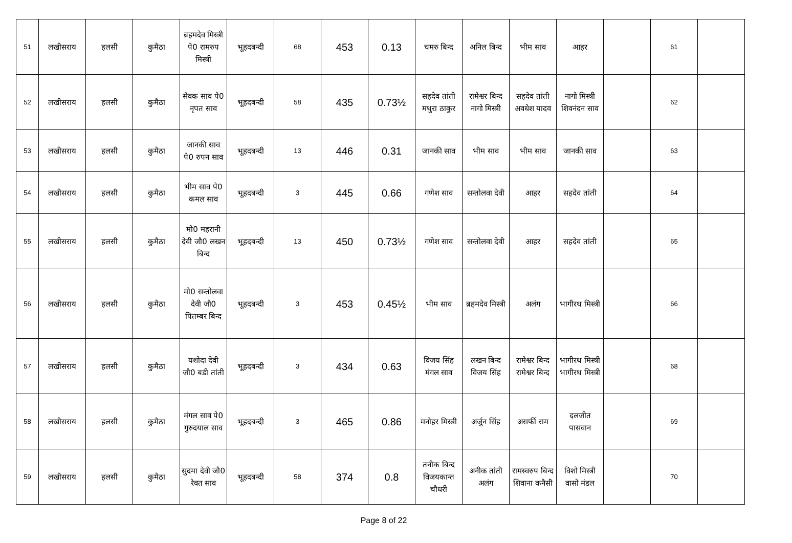| 51 | लखीसराय | हलसी | कुमैठा | ब्रहमदेव मिस्त्री पे0 रामरुप मिस्त्री | भूहदबन्दी | 68 | 453 | 0.13 | चमरु बिन्द | अनिल बिन्द | भीम साव | आहर | | 61 | |
| 52 | लखीसराय | हलसी | कुमैठा | सेवक साव पे0 नृपत साव | भूहदबन्दी | 58 | 435 | 0.73½ | सहदेव तांती मथुरा ठाकुर | रामेश्वर बिन्द नागो मिस्त्री | सहदेव तांती अवधेश यादव | नागो मिस्त्री शिवनंदन साव | | 62 | |
| 53 | लखीसराय | हलसी | कुमैठा | जानकी साव पे0 रुपन साव | भूहदबन्दी | 13 | 446 | 0.31 | जानकी साव | भीम साव | भीम साव | जानकी साव | | 63 | |
| 54 | लखीसराय | हलसी | कुमैठा | भीम साव पे0 कमल साव | भूहदबन्दी | 3 | 445 | 0.66 | गणेश साव | सन्तोलवा देवी | आहर | सहदेव तांती | | 64 | |
| 55 | लखीसराय | हलसी | कुमैठा | मो0 महरानी देवी जौ0 लखन बिन्द | भूहदबन्दी | 13 | 450 | 0.73½ | गणेश साव | सन्तोलवा देवी | आहर | सहदेव तांती | | 65 | |
| 56 | लखीसराय | हलसी | कुमैठा | मो0 सन्तोलवा देवी जौ0 पितम्बर बिन्द | भूहदबन्दी | 3 | 453 | 0.45½ | भीम साव | ब्रहमदेव मिस्त्री | अलंग | भागीरथ मिस्त्री | | 66 | |
| 57 | लखीसराय | हलसी | कुमैठा | यशोदा देवी जौ0 बडी तांती | भूहदबन्दी | 3 | 434 | 0.63 | विजय सिंह मंगल साव | लखन बिन्द विजय सिंह | रामेश्वर बिन्द रामेश्वर बिन्द | भागीरथ मिस्त्री भागीरथ मिस्त्री | | 68 | |
| 58 | लखीसराय | हलसी | कुमैठा | मंगल साव पे0 गुरुदयाल साव | भूहदबन्दी | 3 | 465 | 0.86 | मनोहर मिस्त्री | अर्जुन सिंह | असर्फी राम | दलजीत पासवान | | 69 | |
| 59 | लखीसराय | हलसी | कुमैठा | सुदमा देवी जौ0 रेवत साव | भूहदबन्दी | 58 | 374 | 0.8 | तनीक बिन्द विजयकान्त चौधरी | अनीक तांती अलंग | रामस्वरुप बिन्द शिवाना कनैसी | विशो मिस्त्री वासो मंडल | | 70 | |
Page 8 of 22